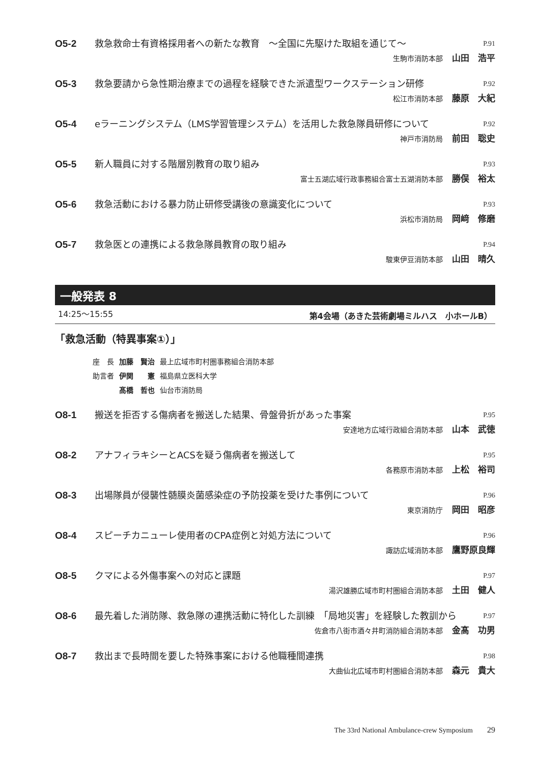O5-2 救急救命士有資格採用者への新たな教育　～全国に先駆けた取組を通じて～ P.91
生駒市消防本部 山田　浩平
O5-3 救急要請から急性期治療までの過程を経験できた派遣型ワークステーション研修 P.92
松江市消防本部 藤原　大紀
O5-4 eラーニングシステム（LMS学習管理システム）を活用した救急隊員研修について P.92
神戸市消防局 前田　聡史
O5-5 新人職員に対する階層別教育の取り組み P.93
富士五湖広域行政事務組合富士五湖消防本部 勝俣　裕太
O5-6 救急活動における暴力防止研修受講後の意識変化について P.93
浜松市消防局 岡﨑　修磨
O5-7 救急医との連携による救急隊員教育の取り組み P.94
駿東伊豆消防本部 山田　晴久
一般発表 8
14:25～15:55 第4会場（あきた芸術劇場ミルハス　小ホールB）
「救急活動（特異事案①）」
| 座 長 | 加藤 賢治 | 最上広域市町村圏事務組合消防本部 |
| 助言者 | 伊関 憲 | 福島県立医科大学 |
| | 髙橋 哲也 | 仙台市消防局 |
O8-1 搬送を拒否する傷病者を搬送した結果、骨盤骨折があった事案 P.95
安達地方広域行政組合消防本部 山本　武徳
O8-2 アナフィラキシーとACSを疑う傷病者を搬送して P.95
各務原市消防本部 上松　裕司
O8-3 出場隊員が侵襲性髄膜炎菌感染症の予防投薬を受けた事例について P.96
東京消防庁 岡田　昭彦
O8-4 スピーチカニューレ使用者のCPA症例と対処方法について P.96
諏訪広域消防本部 鷹野原良輝
O8-5 クマによる外傷事案への対応と課題 P.97
湯沢雄勝広域市町村圏組合消防本部 土田　健人
O8-6 最先着した消防隊、救急隊の連携活動に特化した訓練　「局地災害」を経験した教訓から P.97
佐倉市八街市酒々井町消防組合消防本部 金髙　功男
O8-7 救出まで長時間を要した特殊事案における他職種間連携 P.98
大曲仙北広域市町村圏組合消防本部 森元　貴大
The 33rd National Ambulance-crew Symposium　　29